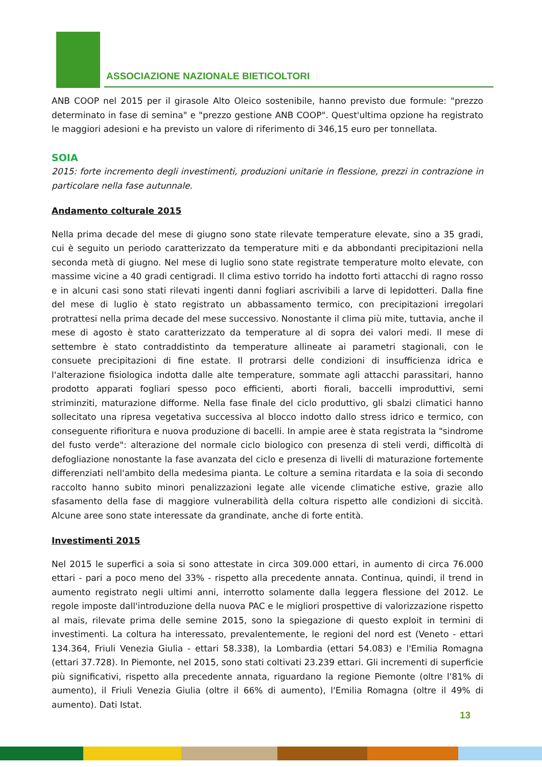ASSOCIAZIONE NAZIONALE BIETICOLTORI
ANB COOP nel 2015 per il girasole Alto Oleico sostenibile, hanno previsto due formule: "prezzo determinato in fase di semina" e "prezzo gestione ANB COOP". Quest'ultima opzione ha registrato le maggiori adesioni e ha previsto un valore di riferimento di 346,15 euro per tonnellata.
SOIA
2015: forte incremento degli investimenti, produzioni unitarie in flessione, prezzi in contrazione in particolare nella fase autunnale.
Andamento colturale 2015
Nella prima decade del mese di giugno sono state rilevate temperature elevate, sino a 35 gradi, cui è seguito un periodo caratterizzato da temperature miti e da abbondanti precipitazioni nella seconda metà di giugno. Nel mese di luglio sono state registrate temperature molto elevate, con massime vicine a 40 gradi centigradi. Il clima estivo torrido ha indotto forti attacchi di ragno rosso e in alcuni casi sono stati rilevati ingenti danni fogliari ascrivibili a larve di lepidotteri. Dalla fine del mese di luglio è stato registrato un abbassamento termico, con precipitazioni irregolari protrattesi nella prima decade del mese successivo. Nonostante il clima più mite, tuttavia, anche il mese di agosto è stato caratterizzato da temperature al di sopra dei valori medi. Il mese di settembre è stato contraddistinto da temperature allineate ai parametri stagionali, con le consuete precipitazioni di fine estate. Il protrarsi delle condizioni di insufficienza idrica e l'alterazione fisiologica indotta dalle alte temperature, sommate agli attacchi parassitari, hanno prodotto apparati fogliari spesso poco efficienti, aborti fiorali, baccelli improduttivi, semi striminziti, maturazione difforme. Nella fase finale del ciclo produttivo, gli sbalzi climatici hanno sollecitato una ripresa vegetativa successiva al blocco indotto dallo stress idrico e termico, con conseguente rifioritura e nuova produzione di bacelli. In ampie aree è stata registrata la "sindrome del fusto verde": alterazione del normale ciclo biologico con presenza di steli verdi, difficoltà di defogliazione nonostante la fase avanzata del ciclo e presenza di livelli di maturazione fortemente differenziati nell'ambito della medesima pianta. Le colture a semina ritardata e la soia di secondo raccolto hanno subito minori penalizzazioni legate alle vicende climatiche estive, grazie allo sfasamento della fase di maggiore vulnerabilità della coltura rispetto alle condizioni di siccità. Alcune aree sono state interessate da grandinate, anche di forte entità.
Investimenti 2015
Nel 2015 le superfici a soia si sono attestate in circa 309.000 ettari, in aumento di circa 76.000 ettari - pari a poco meno del 33% - rispetto alla precedente annata. Continua, quindi, il trend in aumento registrato negli ultimi anni, interrotto solamente dalla leggera flessione del 2012. Le regole imposte dall'introduzione della nuova PAC e le migliori prospettive di valorizzazione rispetto al mais, rilevate prima delle semine 2015, sono la spiegazione di questo exploit in termini di investimenti. La coltura ha interessato, prevalentemente, le regioni del nord est (Veneto - ettari 134.364, Friuli Venezia Giulia - ettari 58.338), la Lombardia (ettari 54.083) e l'Emilia Romagna (ettari 37.728). In Piemonte, nel 2015, sono stati coltivati 23.239 ettari. Gli incrementi di superficie più significativi, rispetto alla precedente annata, riguardano la regione Piemonte (oltre l'81% di aumento), il Friuli Venezia Giulia (oltre il 66% di aumento), l'Emilia Romagna (oltre il 49% di aumento). Dati Istat.
13